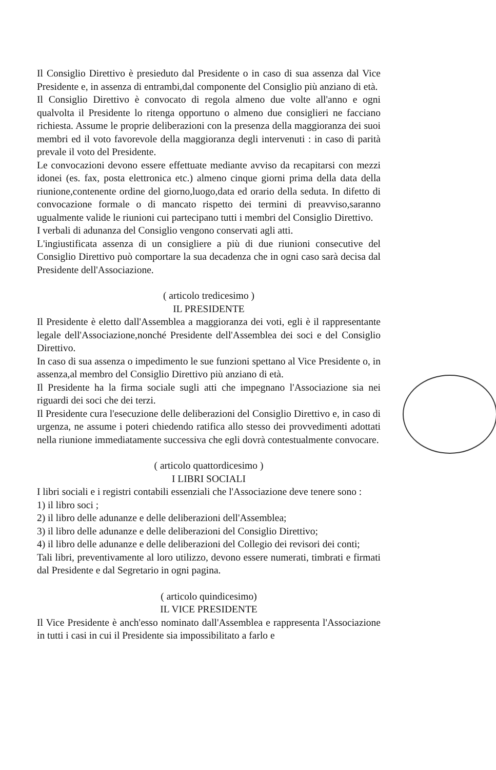Il Consiglio Direttivo è presieduto dal Presidente o in caso di sua assenza dal Vice Presidente e, in assenza di entrambi,dal componente del Consiglio più anziano di età.
Il Consiglio Direttivo è convocato di regola almeno due volte all'anno e ogni qualvolta il Presidente lo ritenga opportuno o almeno due consiglieri ne facciano richiesta. Assume le proprie deliberazioni con la presenza della maggioranza dei suoi membri ed il voto favorevole della maggioranza degli intervenuti : in caso di parità prevale il voto del Presidente.
Le convocazioni devono essere effettuate mediante avviso da recapitarsi con mezzi idonei (es. fax, posta elettronica etc.) almeno cinque giorni prima della data della riunione,contenente ordine del giorno,luogo,data ed orario della seduta. In difetto di convocazione formale o di mancato rispetto dei termini di preavviso,saranno ugualmente valide le riunioni cui partecipano tutti i membri del Consiglio Direttivo.
I verbali di adunanza del Consiglio vengono conservati agli atti.
L'ingiustificata assenza di un consigliere a più di due riunioni consecutive del Consiglio Direttivo può comportare la sua decadenza che in ogni caso sarà decisa dal Presidente dell'Associazione.
( articolo tredicesimo )
IL PRESIDENTE
Il Presidente è eletto dall'Assemblea a maggioranza dei voti, egli è il rappresentante legale dell'Associazione,nonché Presidente dell'Assemblea dei soci e del Consiglio Direttivo.
In caso di sua assenza o impedimento le sue funzioni spettano al Vice Presidente o, in assenza,al membro del Consiglio Direttivo più anziano di età.
Il Presidente ha la firma sociale sugli atti che impegnano l'Associazione sia nei riguardi dei soci che dei terzi.
Il Presidente cura l'esecuzione delle deliberazioni del Consiglio Direttivo e, in caso di urgenza, ne assume i poteri chiedendo ratifica allo stesso dei provvedimenti adottati nella riunione immediatamente successiva che egli dovrà contestualmente convocare.
( articolo quattordicesimo )
I LIBRI SOCIALI
I libri sociali e i registri contabili essenziali che l'Associazione deve tenere sono :
1) il libro soci ;
2) il libro delle adunanze e delle deliberazioni dell'Assemblea;
3) il libro delle adunanze e delle deliberazioni del Consiglio Direttivo;
4) il libro delle adunanze e delle deliberazioni del Collegio dei revisori dei conti;
Tali libri, preventivamente al loro utilizzo, devono essere numerati, timbrati e firmati dal Presidente e dal Segretario in ogni pagina.
( articolo quindicesimo)
IL VICE PRESIDENTE
Il Vice Presidente è anch'esso nominato dall'Assemblea e rappresenta l'Associazione in tutti i casi in cui il Presidente sia impossibilitato a farlo e